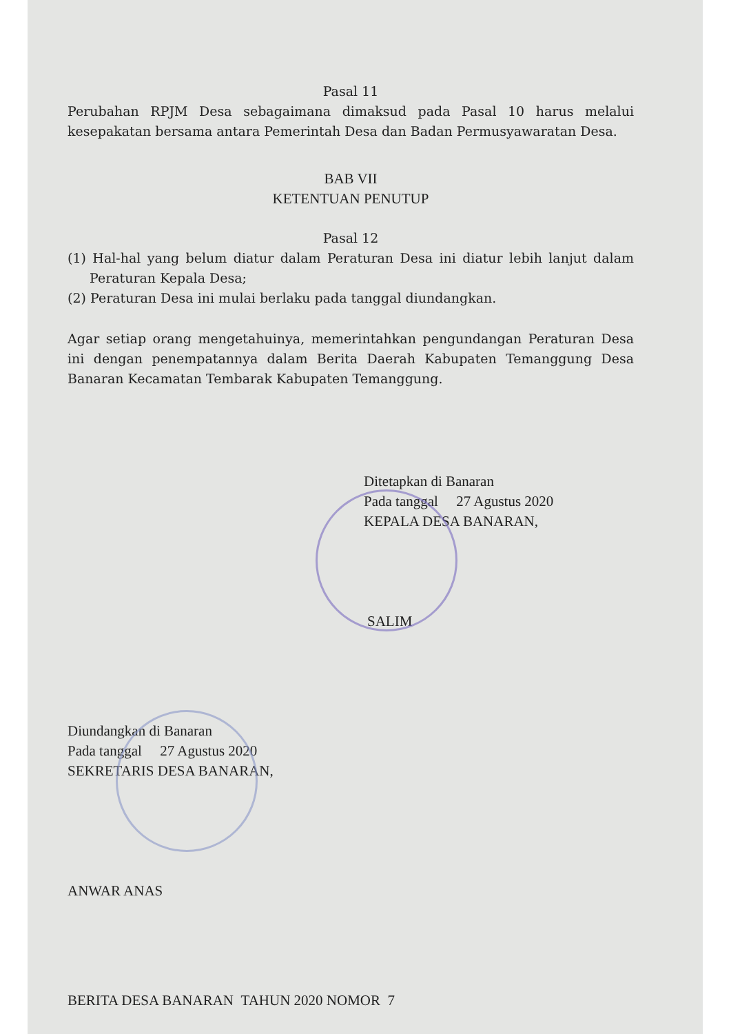Pasal 11
Perubahan RPJM Desa sebagaimana dimaksud pada Pasal 10 harus melalui kesepakatan bersama antara Pemerintah Desa dan Badan Permusyawaratan Desa.
BAB VII
KETENTUAN PENUTUP
Pasal 12
(1) Hal-hal yang belum diatur dalam Peraturan Desa ini diatur lebih lanjut dalam Peraturan Kepala Desa;
(2) Peraturan Desa ini mulai berlaku pada tanggal diundangkan.
Agar setiap orang mengetahuinya, memerintahkan pengundangan Peraturan Desa ini dengan penempatannya dalam Berita Daerah Kabupaten Temanggung Desa Banaran Kecamatan Tembarak Kabupaten Temanggung.
Ditetapkan di Banaran
Pada tanggal 27 Agustus 2020
KEPALA DESA BANARAN,
SALIM
Diundangkan di Banaran
Pada tanggal 27 Agustus 2020
SEKRETARIS DESA BANARAN,
ANWAR ANAS
BERITA DESA BANARAN TAHUN 2020 NOMOR 7